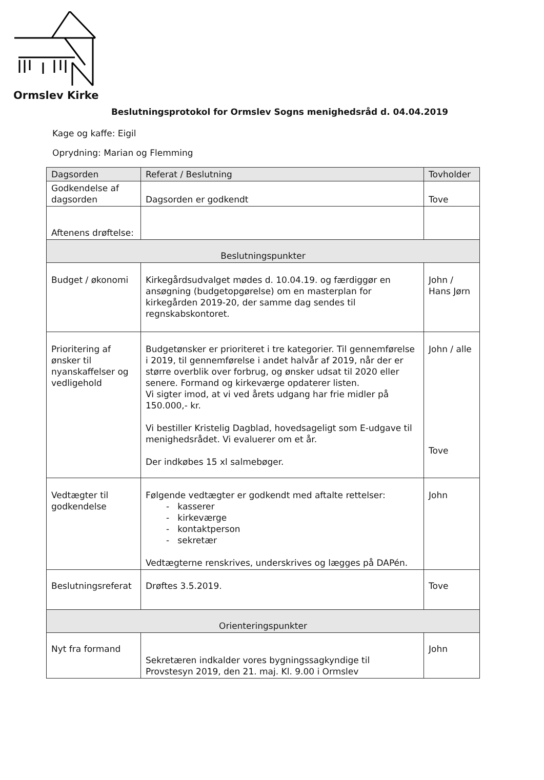Ormslev Kirke
Beslutningsprotokol for Ormslev Sogns menighedsråd d. 04.04.2019
Kage og kaffe: Eigil
Oprydning: Marian og Flemming
| Dagsorden | Referat / Beslutning | Tovholder |
| --- | --- | --- |
| Godkendelse af dagsorden | Dagsorden er godkendt | Tove |
| Aftenens drøftelse: | | |
| Beslutningspunkter | | |
| Budget / økonomi | Kirkegårdsudvalget mødes d. 10.04.19. og færdiggør en ansøgning (budgetopgørelse) om en masterplan for kirkegården 2019-20, der samme dag sendes til regnskabskontoret. | John / Hans Jørn |
| Prioritering af ønsker til nyanskaffelser og vedligehold | Budgetønsker er prioriteret i tre kategorier. Til gennemførelse i 2019, til gennemførelse i andet halvår af 2019, når der er større overblik over forbrug, og ønsker udsat til 2020 eller senere. Formand og kirkeværge opdaterer listen. Vi sigter imod, at vi ved årets udgang har frie midler på 150.000,- kr. Vi bestiller Kristelig Dagblad, hovedsageligt som E-udgave til menighedsrådet. Vi evaluerer om et år. Der indkøbes 15 xl salmebøger. | John / alle Tove |
| Vedtægter til godkendelse | Følgende vedtægter er godkendt med aftalte rettelser: - kasserer - kirkeværge - kontaktperson - sekretær Vedtægterne renskrives, underskrives og lægges på DAPén. | John |
| Beslutningsreferat | Drøftes 3.5.2019. | Tove |
| Orienteringspunkter | | |
| Nyt fra formand | Sekretæren indkalder vores bygningssagkyndige til Provstesyn 2019, den 21. maj. Kl. 9.00 i Ormslev | John |